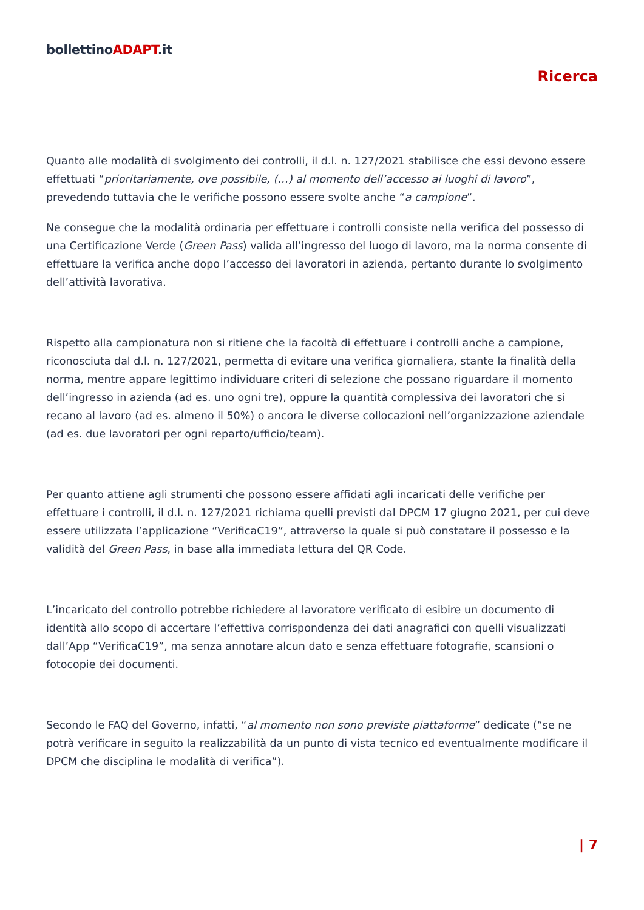bollettinoADAPT.it
Ricerca
Quanto alle modalità di svolgimento dei controlli, il d.l. n. 127/2021 stabilisce che essi devono essere effettuati “prioritariamente, ove possibile, (…) al momento dell’accesso ai luoghi di lavoro”, prevedendo tuttavia che le verifiche possono essere svolte anche “a campione”.
Ne consegue che la modalità ordinaria per effettuare i controlli consiste nella verifica del possesso di una Certificazione Verde (Green Pass) valida all’ingresso del luogo di lavoro, ma la norma consente di effettuare la verifica anche dopo l’accesso dei lavoratori in azienda, pertanto durante lo svolgimento dell’attività lavorativa.
Rispetto alla campionatura non si ritiene che la facoltà di effettuare i controlli anche a campione, riconosciuta dal d.l. n. 127/2021, permetta di evitare una verifica giornaliera, stante la finalità della norma, mentre appare legittimo individuare criteri di selezione che possano riguardare il momento dell’ingresso in azienda (ad es. uno ogni tre), oppure la quantità complessiva dei lavoratori che si recano al lavoro (ad es. almeno il 50%) o ancora le diverse collocazioni nell’organizzazione aziendale (ad es. due lavoratori per ogni reparto/ufficio/team).
Per quanto attiene agli strumenti che possono essere affidati agli incaricati delle verifiche per effettuare i controlli, il d.l. n. 127/2021 richiama quelli previsti dal DPCM 17 giugno 2021, per cui deve essere utilizzata l’applicazione “VerificaC19”, attraverso la quale si può constatare il possesso e la validità del Green Pass, in base alla immediata lettura del QR Code.
L’incaricato del controllo potrebbe richiedere al lavoratore verificato di esibire un documento di identità allo scopo di accertare l’effettiva corrispondenza dei dati anagrafici con quelli visualizzati dall’App “VerificaC19”, ma senza annotare alcun dato e senza effettuare fotografie, scansioni o fotocopie dei documenti.
Secondo le FAQ del Governo, infatti, “al momento non sono previste piattaforme” dedicate (“se ne potrà verificare in seguito la realizzabilità da un punto di vista tecnico ed eventualmente modificare il DPCM che disciplina le modalità di verifica”).
| 7